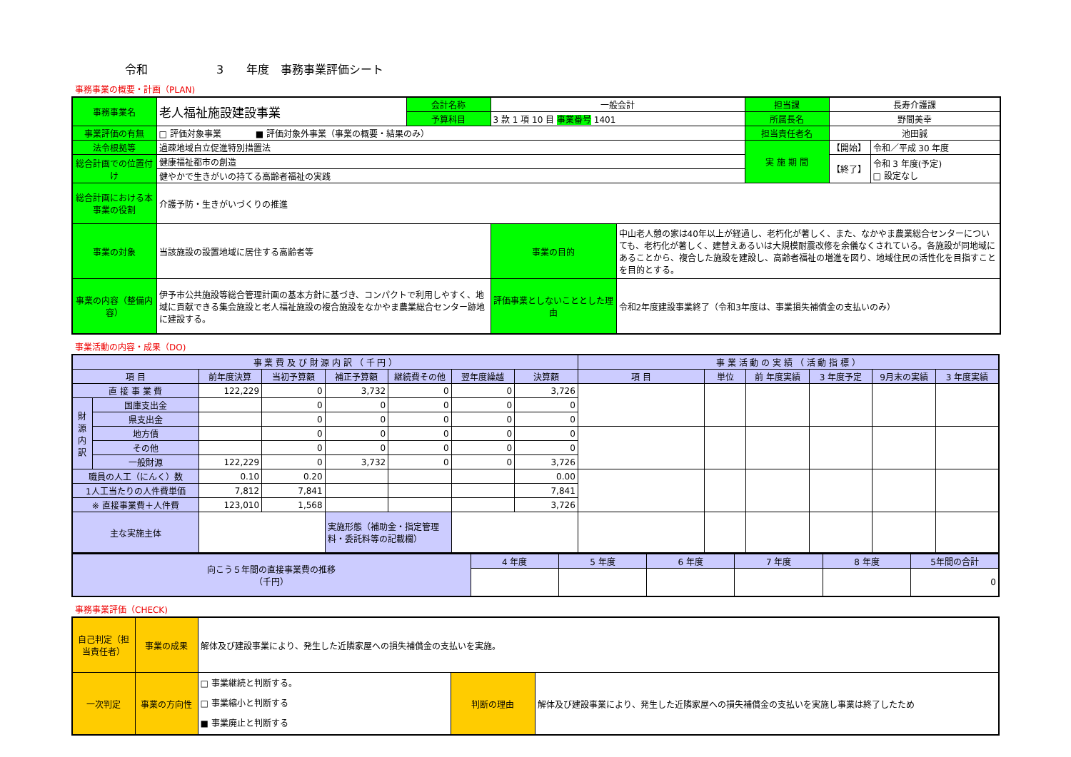令和　　　　　　3　　年度　事務事業評価シート
事務事業の概要・計画（PLAN)
| 事務事業名 | 老人福祉施設建設事業 | 会計名称 | 一般会計 | | 担当課 | 長寿介護課 | |
| | | 予算科目 | 3 款 1 項 10 目 事業番号 1401 | | 所属長名 | 野間美幸 | |
| 事業評価の有無 | □ 評価対象事業 ■ 評価対象外事業（事業の概要・結果のみ） | | | | 担当責任者名 | 池田誠 | |
| 法令根拠等 | 過疎地域自立促進特別措置法 | | | | 実 施 期 間 | 【開始】 | 令和／平成 30 年度 |
| 総合計画での位置付け | 健康福祉都市の創造 | | | | | 【終了】 | 令和 3 年度(予定) □ 設定なし |
| | 健やかで生きがいの持てる高齢者福祉の実践 | | | | | | |
| 総合計画における本事業の役割 | 介護予防・生きがいづくりの推進 | | | | | | |
| 事業の対象 | 当該施設の設置地域に居住する高齢者等 | | 事業の目的 | 中山老人憩の家は40年以上が経過し、老朽化が著しく、また、なかやま農業総合センターについても、老朽化が著しく、建替えあるいは大規模耐震改修を余儀なくされている。各施設が同地域にあることから、複合した施設を建設し、高齢者福祉の増進を図り、地域住民の活性化を目指すことを目的とする。 | | | |
| 事業の内容（整備内容） | 伊予市公共施設等総合管理計画の基本方針に基づき、コンパクトで利用しやすく、地域に貢献できる集会施設と老人福祉施設の複合施設をなかやま農業総合センター跡地に建設する。 | | 評価事業としないこととした理由 | 令和2年度建設事業終了（令和3年度は、事業損失補償金の支払いのみ） | | | |
事業活動の内容・成果（DO)
| 事 業 費 及 び 財 源 内 訳 （ 千 円 ） | | | | | | | | 事 業 活 動 の 実 績 （ 活 動 指 標 ） | | | | | |
| --- | --- | --- | --- | --- | --- | --- | --- | --- | --- | --- | --- | --- | --- |
| 項 目 | | 前年度決算 | 当初予算額 | 補正予算額 | 継続費その他 | 翌年度繰越 | 決算額 | 項 目 | 単位 | 前 年度実績 | 3 年度予定 | 9月末の実績 | 3 年度実績 |
| 直 接 事 業 費 | | 122,229 | 0 | 3,732 | 0 | 0 | 3,726 | | | | | | |
| 財源内訳 | 国庫支出金 | | 0 | 0 | 0 | 0 | 0 | | | | | | |
| | 県支出金 | | 0 | 0 | 0 | 0 | 0 | | | | | | |
| | 地方債 | | 0 | 0 | 0 | 0 | 0 | | | | | | |
| | その他 | | 0 | 0 | 0 | 0 | 0 | | | | | | |
| | 一般財源 | 122,229 | 0 | 3,732 | 0 | 0 | 3,726 | | | | | | |
| 職員の人工（にんく）数 | | 0.10 | 0.20 | | | | 0.00 | | | | | | |
| 1人工当たりの人件費単価 | | 7,812 | 7,841 | | | | 7,841 | | | | | | |
| ※ 直接事業費＋人件費 | | 123,010 | 1,568 | | | | 3,726 | | | | | | |
| 主な実施主体 | | | | 実施形態（補助金・指定管理料・委託料等の記載欄） | | | | | | | | | |
| 向こう５年間の直接事業費の推移 （千円） | 4 年度 | 5 年度 | 6 年度 | 7 年度 | 8 年度 | 5年間の合計 |
| | | | | | | 0 |
事務事業評価（CHECK)
| 自己判定（担当責任者） | 事業の成果 | 解体及び建設事業により、発生した近隣家屋への損失補償金の支払いを実施。 | | |
| 一次判定 | 事業の方向性 | □ 事業継続と判断する。 □ 事業縮小と判断する ■ 事業廃止と判断する | 判断の理由 | 解体及び建設事業により、発生した近隣家屋への損失補償金の支払いを実施し事業は終了したため |